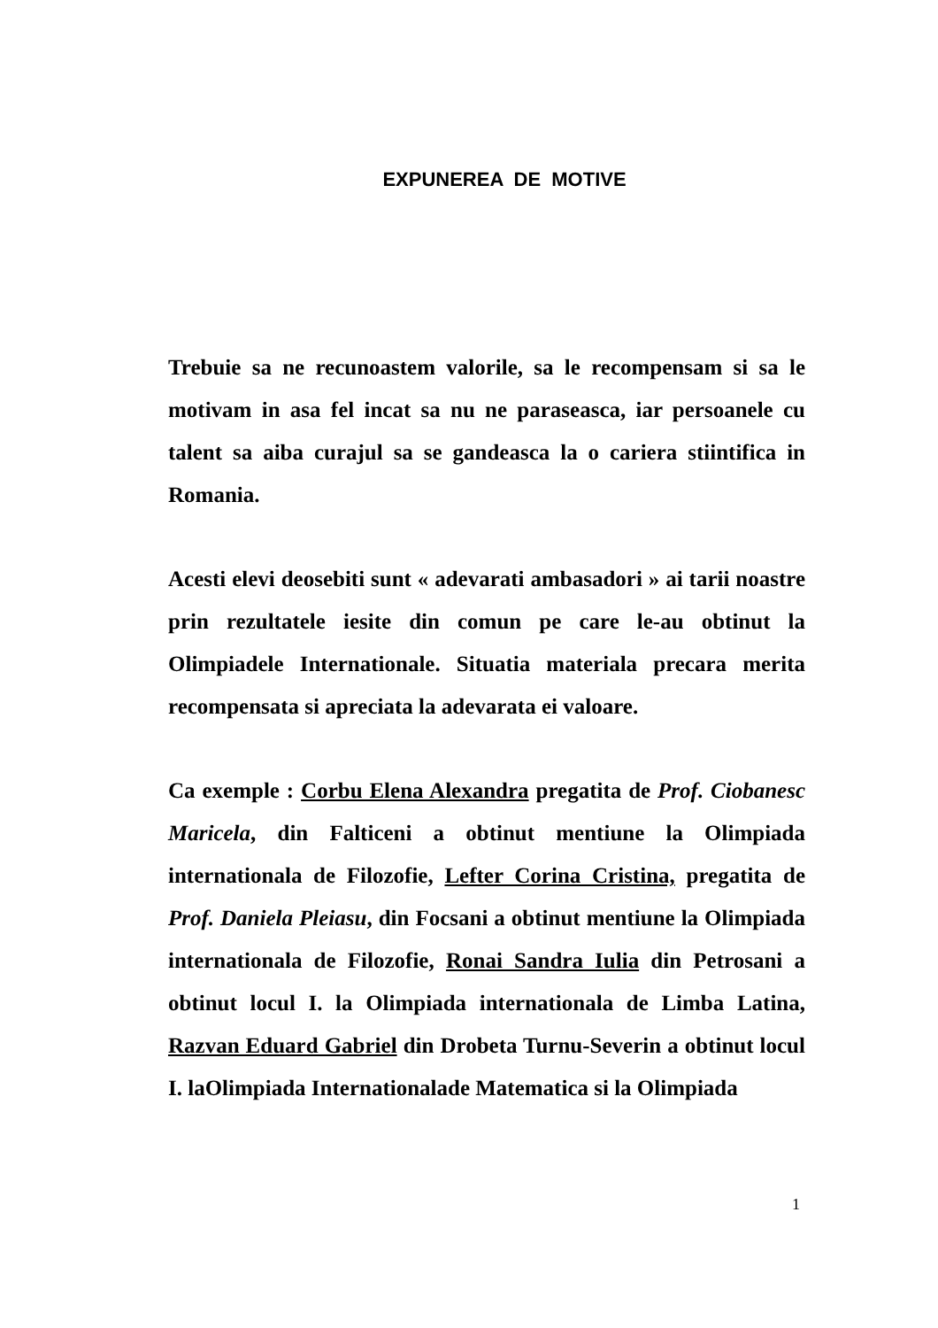EXPUNEREA DE MOTIVE
Trebuie sa ne recunoastem valorile, sa le recompensam si sa le motivam in asa fel incat sa nu ne paraseasca, iar persoanele cu talent sa aiba curajul sa se gandeasca la o cariera stiintifica in Romania.
Acesti elevi deosebiti sunt « adevarati ambasadori » ai tarii noastre prin rezultatele iesite din comun pe care le-au obtinut la Olimpiadele Internationale. Situatia materiala precara merita recompensata si apreciata la adevarata ei valoare.
Ca exemple : Corbu Elena Alexandra pregatita de Prof. Ciobanesc Maricela, din Falticeni a obtinut mentiune la Olimpiada internationala de Filozofie, Lefter Corina Cristina, pregatita de Prof. Daniela Pleiasu, din Focsani a obtinut mentiune la Olimpiada internationala de Filozofie, Ronai Sandra Iulia din Petrosani a obtinut locul I. la Olimpiada internationala de Limba Latina, Razvan Eduard Gabriel din Drobeta Turnu-Severin a obtinut locul I. laOlimpiada Internationalade Matematica si la Olimpiada
1